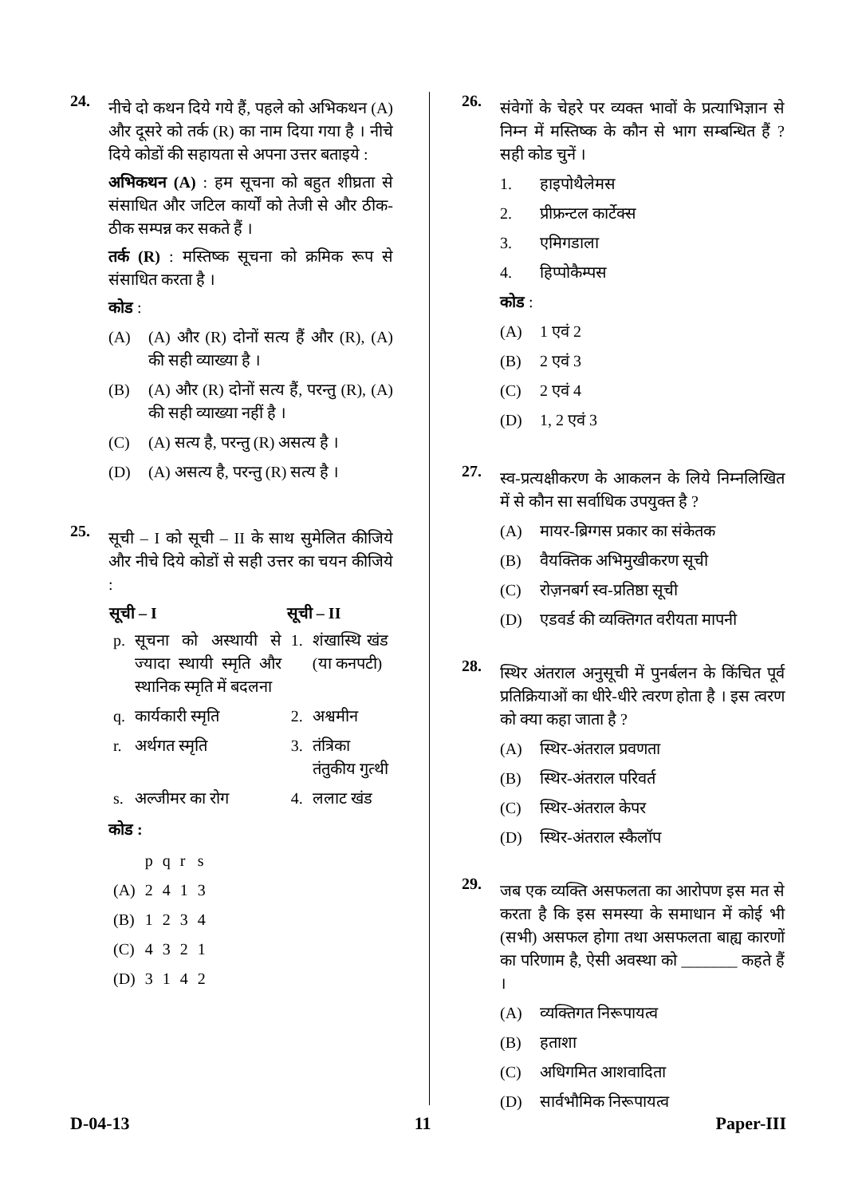24.
नीचे दो कथन दिये गये हैं, पहले को अभिकथन (A) और दूसरे को तर्क (R) का नाम दिया गया है । नीचे दिये कोडों की सहायता से अपना उत्तर बताइये :
अभिकथन (A) : हम सूचना को बहुत शीघ्रता से संसाधित और जटिल कार्यों को तेजी से और ठीक-ठीक सम्पन्न कर सकते हैं ।
तर्क (R) : मस्तिष्क सूचना को क्रमिक रूप से संसाधित करता है ।
कोड :
(A) (A) और (R) दोनों सत्य हैं और (R), (A) की सही व्याख्या है ।
(B) (A) और (R) दोनों सत्य हैं, परन्तु (R), (A) की सही व्याख्या नहीं है ।
(C) (A) सत्य है, परन्तु (R) असत्य है ।
(D) (A) असत्य है, परन्तु (R) सत्य है ।
25.
सूची – I को सूची – II के साथ सुमेलित कीजिये और नीचे दिये कोडों से सही उत्तर का चयन कीजिये :
| सूची – I | | सूची – II | |
| --- | --- | --- | --- |
| p. | सूचना को अस्थायी से ज्यादा स्थायी स्मृति और स्थानिक स्मृति में बदलना | 1. | शंखास्थि खंड (या कनपटी) |
| q. | कार्यकारी स्मृति | 2. | अश्वमीन |
| r. | अर्थगत स्मृति | 3. | तंत्रिका तंतुकीय गुत्थी |
| s. | अल्जीमर का रोग | 4. | ललाट खंड |
कोड :
| | p | q | r | s |
| (A) | 2 | 4 | 1 | 3 |
| (B) | 1 | 2 | 3 | 4 |
| (C) | 4 | 3 | 2 | 1 |
| (D) | 3 | 1 | 4 | 2 |
26.
संवेगों के चेहरे पर व्यक्त भावों के प्रत्याभिज्ञान से निम्न में मस्तिष्क के कौन से भाग सम्बन्धित हैं ? सही कोड चुनें ।
1. हाइपोथैलेमस
2. प्रीफ्रन्टल कार्टेक्स
3. एमिगडाला
4. हिप्पोकैम्पस
कोड :
(A) 1 एवं 2
(B) 2 एवं 3
(C) 2 एवं 4
(D) 1, 2 एवं 3
27.
स्व-प्रत्यक्षीकरण के आकलन के लिये निम्नलिखित में से कौन सा सर्वाधिक उपयुक्त है ?
(A) मायर-ब्रिग्गस प्रकार का संकेतक
(B) वैयक्तिक अभिमुखीकरण सूची
(C) रोज़नबर्ग स्व-प्रतिष्ठा सूची
(D) एडवर्ड की व्यक्तिगत वरीयता मापनी
28.
स्थिर अंतराल अनुसूची में पुनर्बलन के किंचित पूर्व प्रतिक्रियाओं का धीरे-धीरे त्वरण होता है । इस त्वरण को क्या कहा जाता है ?
(A) स्थिर-अंतराल प्रवणता
(B) स्थिर-अंतराल परिवर्त
(C) स्थिर-अंतराल केपर
(D) स्थिर-अंतराल स्कैलॉप
29.
जब एक व्यक्ति असफलता का आरोपण इस मत से करता है कि इस समस्या के समाधान में कोई भी (सभी) असफल होगा तथा असफलता बाह्य कारणों का परिणाम है, ऐसी अवस्था को _______ कहते हैं ।
(A) व्यक्तिगत निरूपायत्व
(B) हताशा
(C) अधिगमित आशवादिता
(D) सार्वभौमिक निरूपायत्व
D-04-13 11 Paper-III